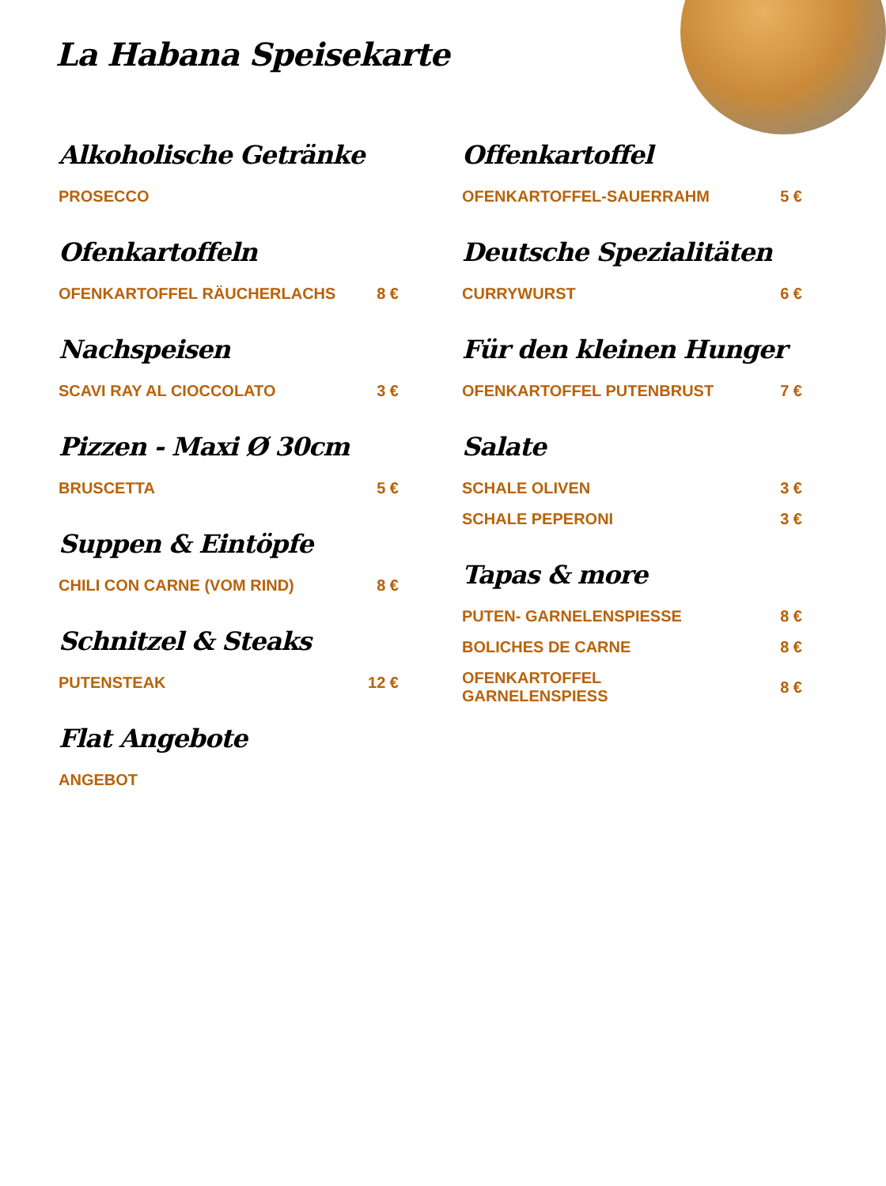La Habana Speisekarte
Alkoholische Getränke
PROSECCO
Ofenkartoffeln
OFENKARTOFFEL RÄUCHERLACHS 8 €
Nachspeisen
SCAVI RAY AL CIOCCOLATO 3 €
Pizzen - Maxi Ø 30cm
BRUSCETTA 5 €
Suppen & Eintöpfe
CHILI CON CARNE (VOM RIND) 8 €
Schnitzel & Steaks
PUTENSTEAK 12 €
Flat Angebote
ANGEBOT
Offenkartoffel
OFENKARTOFFEL-SAUERRAHM 5 €
Deutsche Spezialitäten
CURRYWURST 6 €
Für den kleinen Hunger
OFENKARTOFFEL PUTENBRUST 7 €
Salate
SCHALE OLIVEN 3 €
SCHALE PEPERONI 3 €
Tapas & more
PUTEN- GARNELENSPIESSE 8 €
BOLICHES DE CARNE 8 €
OFENKARTOFFEL
GARNELENSPIESS 8 €